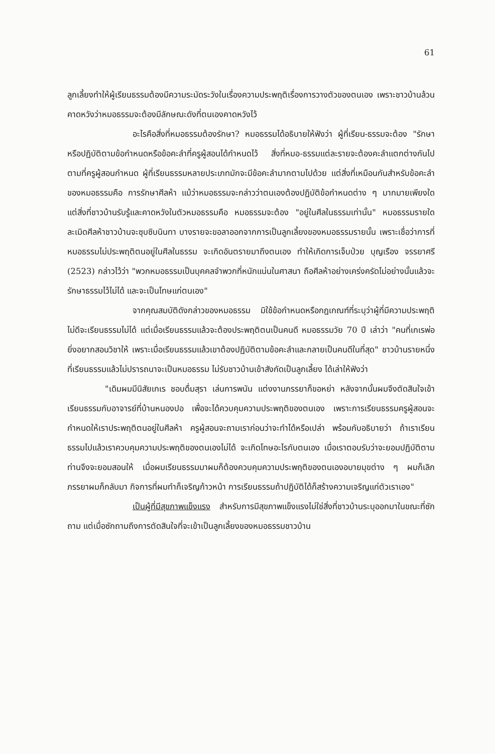61
ลูกเลี้ยงทำให้ผู้เรียนธรรมต้องมีความระมัดระวังในเรื่องความประพฤติเรื่องการวางตัวของตนเอง เพราะชาวบ้านล้วนคาดหวังว่าหมอธรรมจะต้องมีลักษณะดังที่ตนเองคาดหวังไว้
อะไรคือสิ่งที่หมอธรรมต้องรักษา? หมอธรรมได้อธิบายให้ฟังว่า ผู้ที่เรียน-ธรรมจะต้อง "รักษาหรือปฏิบัติตามข้อกำหนดหรือข้อคะลำที่ครูผู้สอนได้กำหนดไว้ สิ่งที่หมอ-ธรรมแต่ละรายจะต้องคะลำแตกต่างกันไปตามที่ครูผู้สอนกำหนด ผู้ที่เรียนธรรมหลายประเภทมักจะมีข้อคะลำมากตามไปด้วย แต่สิ่งที่เหมือนกันสำหรับข้อคะลำของหมอธรรมคือ การรักษาศีลห้า แม้ว่าหมอธรรมจะกล่าวว่าตนเองต้องปฏิบัติข้อกำหนดต่าง ๆ มากมายเพียงใด แต่สิ่งที่ชาวบ้านรับรู้และคาดหวังในตัวหมอธรรมคือ หมอธรรมจะต้อง "อยู่ในศีลในธรรมเท่านั้น" หมอธรรมรายใดละเมิดศีลห้าชาวบ้านจะซุบซิบนินทา บางรายจะขอลาออกจากการเป็นลูกเลี้ยงของหมอธรรมรายนั้น เพราะเชื่อว่าการที่หมอธรรมไม่ประพฤติตนอยู่ในศีลในธรรม จะเกิดอันตรายมาถึงตนเอง ทำให้เกิดการเจ็บป่วย บุญเรือง จรรยาศรี (2523) กล่าวไว้ว่า "พวกหมอธรรมเป็นบุคคลจำพวกที่หนักแน่นในศาสนา ถือศีลห้าอย่างเคร่งครัดไม่อย่างนั้นแล้วจะรักษาธรรมไว้ไม่ได้ และจะเป็นโทษแก่ตนเอง"
จากคุณสมบัติดังกล่าวของหมอธรรม มิใช้ข้อกำหนดหรือกฎเกณฑ์ที่ระบุว่าผู้ที่มีความประพฤติไม่ดีจะเรียนธรรมไม่ได้ แต่เมื่อเรียนธรรมแล้วจะต้องประพฤติตนเป็นคนดี หมอธรรมวัย 70 ปี เล่าว่า "คนที่เกเรพ่อยิ่งอยากสอนวิชาให้ เพราะเมื่อเรียนธรรมแล้วเขาต้องปฏิบัติตามข้อคะลำและกลายเป็นคนดีในที่สุด" ชาวบ้านรายหนึ่งที่เรียนธรรมแล้วไม่ปรารถนาจะเป็นหมอธรรม ไม่รับชาวบ้านเข้าสังกัดเป็นลูกเลี้ยง ได้เล่าให้ฟังว่า
"เดิมผมมีนิสัยเกเร ชอบดื่มสุรา เล่นการพนัน แต่งงานภรรยาก็ขอหย่า หลังจากนั้นผมจึงตัดสินใจเข้าเรียนธรรมกับอาจารย์ที่บ้านหนองปอ เพื่อจะได้ควบคุมความประพฤติของตนเอง เพราะการเรียนธรรมครูผู้สอนจะกำหนดให้เราประพฤติตนอยู่ในศีลห้า ครูผู้สอนจะถามเราก่อนว่าจะทำได้หรือเปล่า พร้อมกับอธิบายว่า ถ้าเราเรียนธรรมไปแล้วเราควบคุมความประพฤติของตนเองไม่ได้ จะเกิดโทษอะไรกับตนเอง เมื่อเราตอบรับว่าจะยอมปฏิบัติตามท่านจึงจะยอมสอนให้ เมื่อผมเรียนธรรมมาผมก็ต้องควบคุมความประพฤติของตนเองอบายมุขต่าง ๆ ผมก็เลิก ภรรยาผมก็กลับมา กิจการที่ผมทำก็เจริญก้าวหน้า การเรียนธรรมถ้าปฏิบัติได้ก็สร้างความเจริญแก่ตัวเราเอง"
เป็นผู้ที่มีสุขภาพแข็งแรง สำหรับการมีสุขภาพแข็งแรงไม่ใช่สิ่งที่ชาวบ้านระบุออกมาในขณะที่ซักถาม แต่เมื่อซักถามถึงการตัดสินใจที่จะเข้าเป็นลูกเลี้ยงของหมอธรรมชาวบ้าน